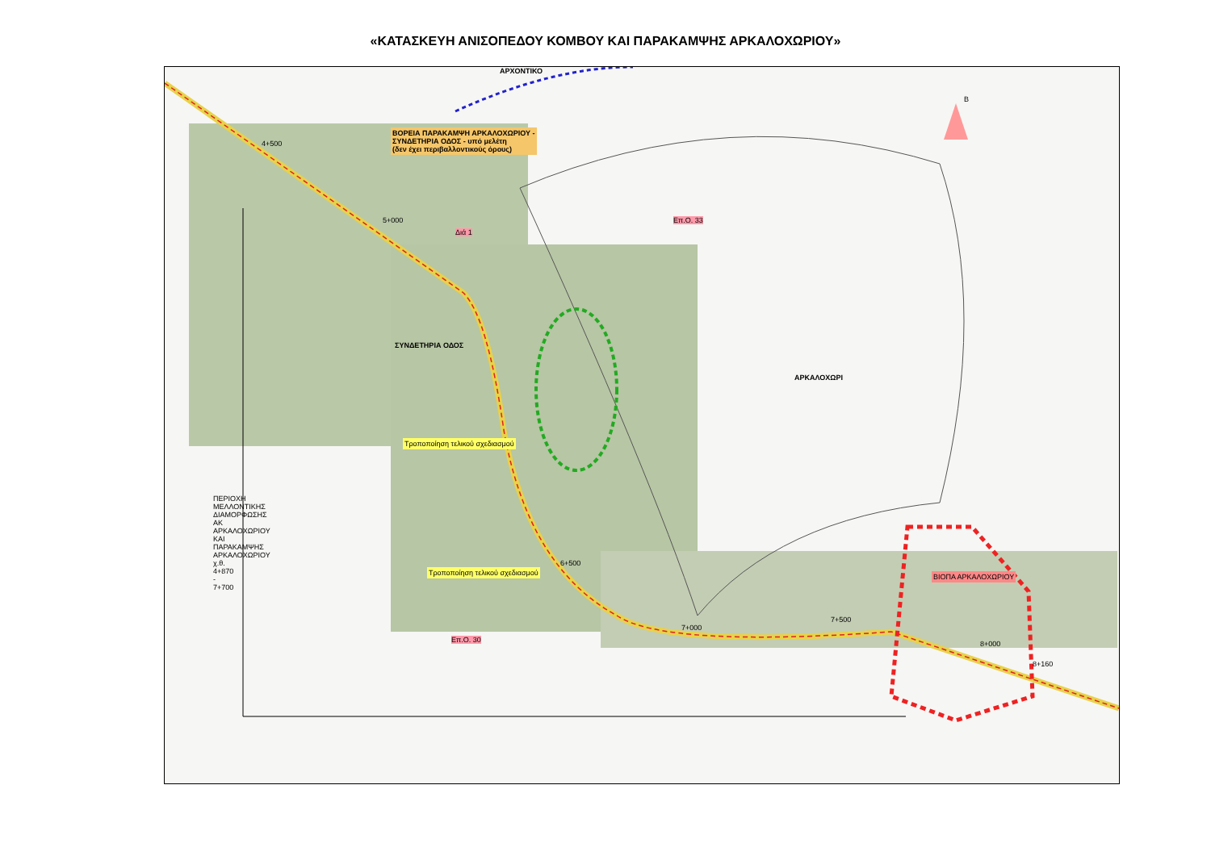«ΚΑΤΑΣΚΕΥΗ ΑΝΙΣΟΠΕΔΟΥ ΚΟΜΒΟΥ ΚΑΙ ΠΑΡΑΚΑΜΨΗΣ ΑΡΚΑΛΟΧΩΡΙΟΥ»
ΑΡΧΟΝΤΙΚΟ
Β
ΒΟΡΕΙΑ ΠΑΡΑΚΑΜΨΗ ΑΡΚΑΛΟΧΩΡΙΟΥ -
ΣΥΝΔΕΤΗΡΙΑ ΟΔΟΣ - υπό μελέτη
(δεν έχει περιβαλλοντικούς όρους)
ΣΥΝΔΕΤΗΡΙΑ ΟΔΟΣ
ΑΡΚΑΛΟΧΩΡΙ
Τροποποίηση τελικού σχεδιασμού
Τροποποίηση τελικού σχεδιασμού ΒΙΟΠΑ ΑΡΚΑΛΟΧΩΡΙΟΥ
7+500
8+000
8+160
7+000
6+500
5+000
4+500
Διά 1
Επ.Ο. 33
Επ.Ο. 30
ΠΕΡΙΟΧΗ ΜΕΛΛΟΝΤΙΚΗΣ ΔΙΑΜΟΡΦΩΣΗΣ ΑΚ ΑΡΚΑΛΟΧΩΡΙΟΥ ΚΑΙ ΠΑΡΑΚΑΜΨΗΣ ΑΡΚΑΛΟΧΩΡΙΟΥ χ.θ. 4+870 - 7+700